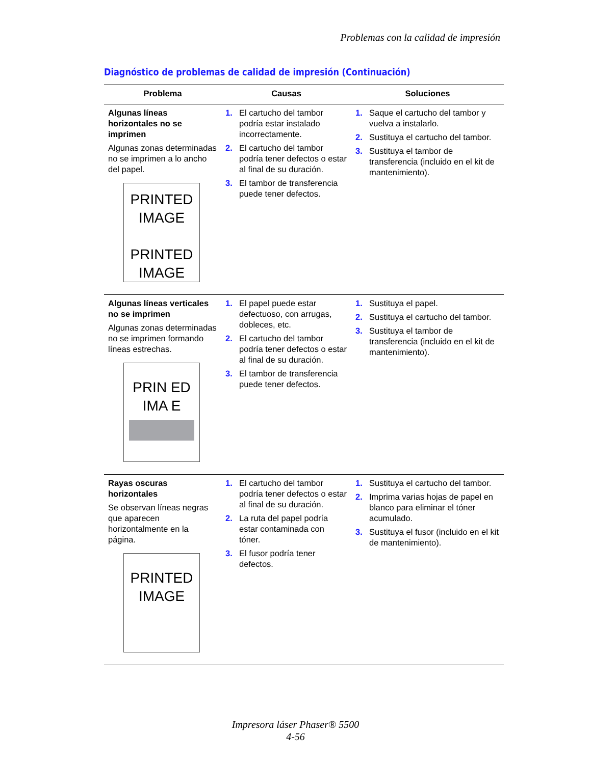Problemas con la calidad de impresión
Diagnóstico de problemas de calidad de impresión (Continuación)
| Problema | Causas | Soluciones |
| --- | --- | --- |
| Algunas líneas horizontales no se imprimen Algunas zonas determinadas no se imprimen a lo ancho del papel. PRINTED IMAGE PRINTED IMAGE | 1. El cartucho del tambor podría estar instalado incorrectamente. 2. El cartucho del tambor podría tener defectos o estar al final de su duración. 3. El tambor de transferencia puede tener defectos. | 1. Saque el cartucho del tambor y vuelva a instalarlo. 2. Sustituya el cartucho del tambor. 3. Sustituya el tambor de transferencia (incluido en el kit de mantenimiento). |
| Algunas líneas verticales no se imprimen Algunas zonas determinadas no se imprimen formando líneas estrechas. PRIN ED IMA E | 1. El papel puede estar defectuoso, con arrugas, dobleces, etc. 2. El cartucho del tambor podría tener defectos o estar al final de su duración. 3. El tambor de transferencia puede tener defectos. | 1. Sustituya el papel. 2. Sustituya el cartucho del tambor. 3. Sustituya el tambor de transferencia (incluido en el kit de mantenimiento). |
| Rayas oscuras horizontales Se observan líneas negras que aparecen horizontalmente en la página. PRINTED IMAGE | 1. El cartucho del tambor podría tener defectos o estar al final de su duración. 2. La ruta del papel podría estar contaminada con tóner. 3. El fusor podría tener defectos. | 1. Sustituya el cartucho del tambor. 2. Imprima varias hojas de papel en blanco para eliminar el tóner acumulado. 3. Sustituya el fusor (incluido en el kit de mantenimiento). |
Impresora láser Phaser® 5500
4-56